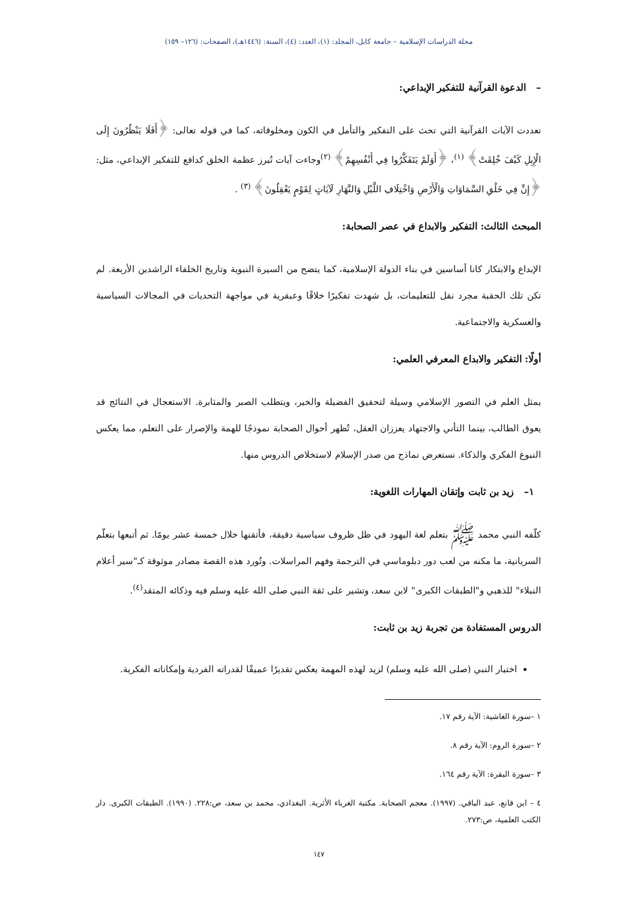مجلة الدراسات الإسلامية – جامعة كابل، المجلد: (١)، العدد: (٤)، السنة: (١٤٤٦هـ)، الصفحات: (١٢٦– ١٥٩)
– الدعوة القرآنية للتفكير الإبداعي:
تعددت الآيات القرآنية التي تحث على التفكير والتأمل في الكون ومخلوقاته، كما في قوله تعالى: ﴿أَفَلَا يَنْظُرُونَ إِلَى الْإِبِلِ كَيْفَ خُلِقَتْ﴾ <sup>(١)</sup>، ﴿أَوَلَمْ يَتَفَكَّرُوا فِي أَنْفُسِهِمْ﴾ <sup>(٢)</sup>وجاءت آيات تُبرز عظمة الخلق كدافع للتفكير الإبداعي، مثل: ﴿إِنَّ فِي خَلْقِ السَّمَاوَاتِ وَالْأَرْضِ وَاخْتِلَافِ اللَّيْلِ وَالنَّهَارِ لَآيَاتٍ لِقَوْمٍ يَعْقِلُونَ﴾ <sup>(٣)</sup> .
المبحث الثالث: التفكير والابداع في عصر الصحابة:
الإبداع والابتكار كانا أساسين في بناء الدولة الإسلامية، كما يتضح من السيرة النبوية وتاريخ الخلفاء الراشدين الأربعة. لم تكن تلك الحقبة مجرد نقل للتعليمات، بل شهدت تفكيرًا خلاقًا وعبقرية في مواجهة التحديات في المجالات السياسية والعسكرية والاجتماعية.
أولًا: التفكير والابداع المعرفي العلمي:
يمثل العلم في التصور الإسلامي وسيلة لتحقيق الفضيلة والخير، ويتطلب الصبر والمثابرة. الاستعجال في النتائج قد يعوق الطالب، بينما التأني والاجتهاد يعززان العقل، تُظهر أحوال الصحابة نموذجًا للهمة والإصرار على التعلم، مما يعكس النبوغ الفكري والذكاء. نستعرض نماذج من صدر الإسلام لاستخلاص الدروس منها.
١– زيد بن ثابت وإتقان المهارات اللغوية:
كلّفه النبي محمد ﷺ بتعلم لغة اليهود في ظل ظروف سياسية دقيقة، فأتقنها خلال خمسة عشر يومًا. ثم أتبعها بتعلّم السريانية، ما مكنه من لعب دور دبلوماسي في الترجمة وفهم المراسلات. وتُورد هذه القصة مصادر موثوقة كـ"سير أعلام النبلاء" للذهبي و"الطبقات الكبرى" لابن سعد، وتشير على ثقة النبي صلى الله عليه وسلم فيه وذكائه المتقد<sup>(٤)</sup>.
الدروس المستفادة من تجربة زيد بن ثابت:
اختيار النبي (صلى الله عليه وسلم) لزيد لهذه المهمة يعكس تقديرًا عميقًا لقدراته الفردية وإمكاناته الفكرية.
١ –سورة الغاشية: الآية رقم ١٧.
٢ –سورة الروم: الآية رقم ٨.
٣ –سورة البقرة: الآية رقم ١٦٤.
٤ – ابن قانع، عبد الباقي. (١٩٩٧). معجم الصحابة. مكتبة الغرباء الأثرية. البغدادي، محمد بن سعد، ص:٢٢٨. (١٩٩٠). الطبقات الكبرى. دار الكتب العلمية، ص:٢٧٣.
١٤٧